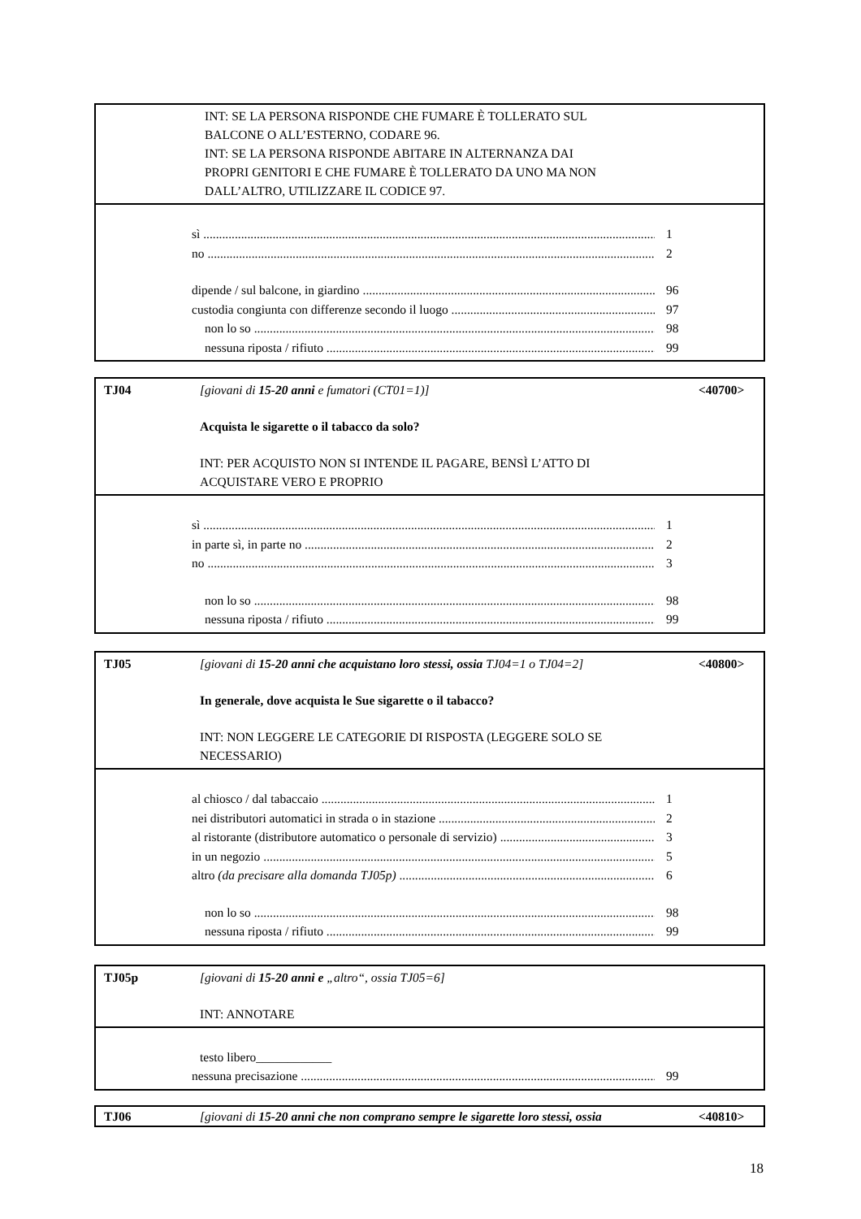INT: SE LA PERSONA RISPONDE CHE FUMARE È TOLLERATO SUL
BALCONE O ALL’ESTERNO, CODARE 96.
INT: SE LA PERSONA RISPONDE ABITARE IN ALTERNANZA DAI
PROPRI GENITORI E CHE FUMARE È TOLLERATO DA UNO MA NON
DALL’ALTRO, UTILIZZARE IL CODICE 97.
sì 1
no 2
dipende / sul balcone, in giardino 96
custodia congiunta con differenze secondo il luogo 97
non lo so 98
nessuna riposta / rifiuto 99
TJ04 [giovani di 15-20 anni e fumatori (CT01=1)]
<40700>
Acquista le sigarette o il tabacco da solo?
INT: PER ACQUISTO NON SI INTENDE IL PAGARE, BENSÌ L’ATTO DI
ACQUISTARE VERO E PROPRIO
sì 1
in parte sì, in parte no 2
no 3
non lo so 98
nessuna riposta / rifiuto 99
TJ05 [giovani di 15-20 anni che acquistano loro stessi, ossia TJ04=1 o TJ04=2]
<40800>
In generale, dove acquista le Sue sigarette o il tabacco?
INT: NON LEGGERE LE CATEGORIE DI RISPOSTA (LEGGERE SOLO SE
NECESSARIO)
al chiosco / dal tabaccaio 1
nei distributori automatici in strada o in stazione 2
al ristorante (distributore automatico o personale di servizio) 3
in un negozio 5
altro (da precisare alla domanda TJ05p) 6
non lo so 98
nessuna riposta / rifiuto 99
TJ05p [giovani di 15-20 anni e „altro“, ossia TJ05=6]
INT: ANNOTARE
testo libero____________
nessuna precisazione 99
TJ06 [giovani di 15-20 anni che non comprano sempre le sigarette loro stessi, ossia
<40810>
18